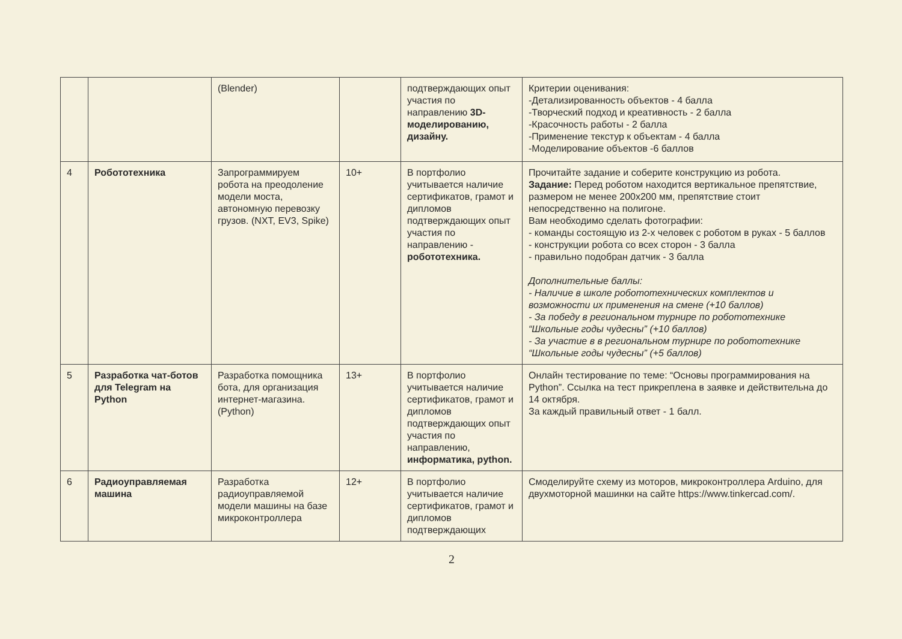| | | (Blender) | | подтверждающих опыт участия по направлению 3D-моделированию, дизайну. | Критерии оценивания: -Детализированность объектов - 4 балла -Творческий подход и креативность - 2 балла -Красочность работы - 2 балла -Применение текстур к объектам - 4 балла -Моделирование объектов -6 баллов |
| 4 | Робототехника | Запрограммируем робота на преодоление модели моста, автономную перевозку грузов. (NXT, EV3, Spike) | 10+ | В портфолио учитывается наличие сертификатов, грамот и дипломов подтверждающих опыт участия по направлению - робототехника. | Прочитайте задание и соберите конструкцию из робота. Задание: Перед роботом находится вертикальное препятствие, размером не менее 200x200 мм, препятствие стоит непосредственно на полигоне. Вам необходимо сделать фотографии: - команды состоящую из 2-х человек с роботом в руках - 5 баллов - конструкции робота со всех сторон - 3 балла - правильно подобран датчик - 3 балла Дополнительные баллы: - Наличие в школе робототехнических комплектов и возможности их применения на смене (+10 баллов) - За победу в региональном турнире по робототехнике “Школьные годы чудесны” (+10 баллов) - За участие в в региональном турнире по робототехнике “Школьные годы чудесны” (+5 баллов) |
| 5 | Разработка чат-ботов для Telegram на Python | Разработка помощника бота, для организация интернет-магазина. (Python) | 13+ | В портфолио учитывается наличие сертификатов, грамот и дипломов подтверждающих опыт участия по направлению, информатика, python. | Онлайн тестирование по теме: “Основы программирования на Python”. Ссылка на тест прикреплена в заявке и действительна до 14 октября. За каждый правильный ответ - 1 балл. |
| 6 | Радиоуправляемая машина | Разработка радиоуправляемой модели машины на базе микроконтроллера | 12+ | В портфолио учитывается наличие сертификатов, грамот и дипломов подтверждающих | Смоделируйте схему из моторов, микроконтроллера Arduino, для двухмоторной машинки на сайте https://www.tinkercad.com/ . |
2